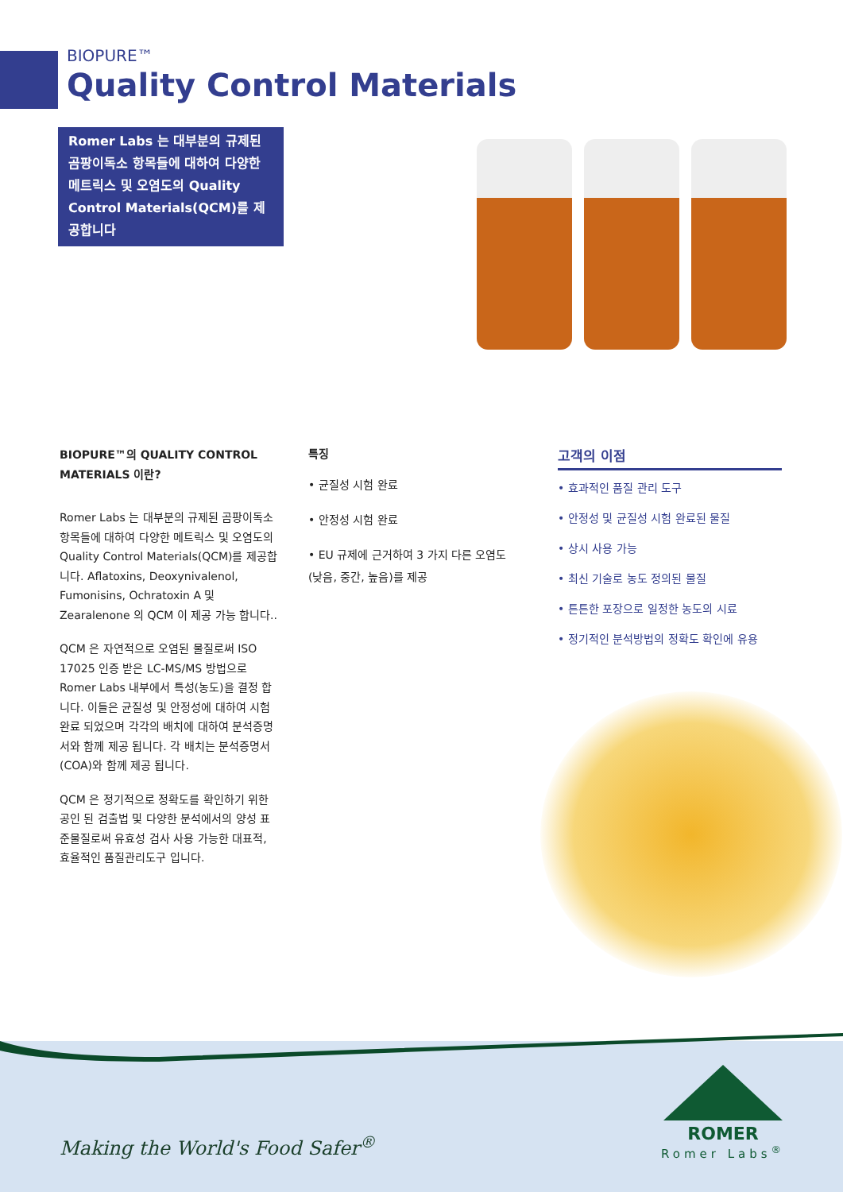BIOPURE™
Quality Control Materials
Romer Labs 는 대부분의 규제된 곰팡이독소 항목들에 대하여 다양한 메트릭스 및 오염도의 Quality Control Materials(QCM)를 제공합니다
BIOPURE™의 QUALITY CONTROL MATERIALS 이란?
Romer Labs 는 대부분의 규제된 곰팡이독소 항목들에 대하여 다양한 메트릭스 및 오염도의 Quality Control Materials(QCM)를 제공합니다. Aflatoxins, Deoxynivalenol, Fumonisins, Ochratoxin A 및 Zearalenone 의 QCM 이 제공 가능 합니다..
QCM 은 자연적으로 오염된 물질로써 ISO 17025 인증 받은 LC-MS/MS 방법으로 Romer Labs 내부에서 특성(농도)을 결정 합니다. 이들은 균질성 및 안정성에 대하여 시험 완료 되었으며 각각의 배치에 대하여 분석증명서와 함께 제공 됩니다. 각 배치는 분석증명서(COA)와 함께 제공 됩니다.
QCM 은 정기적으로 정확도를 확인하기 위한 공인 된 검출법 및 다양한 분석에서의 양성 표준물질로써 유효성 검사 사용 가능한 대표적, 효율적인 품질관리도구 입니다.
특징
• 균질성 시험 완료
• 안정성 시험 완료
• EU 규제에 근거하여 3 가지 다른 오염도(낮음, 중간, 높음)를 제공
고객의 이점
• 효과적인 품질 관리 도구
• 안정성 및 균질성 시험 완료된 물질
• 상시 사용 가능
• 최신 기술로 농도 정의된 물질
• 튼튼한 포장으로 일정한 농도의 시료
• 정기적인 분석방법의 정확도 확인에 유용
Making the World's Food Safer<sup>®</sup>
ROMER
Romer Labs<sup>®</sup>